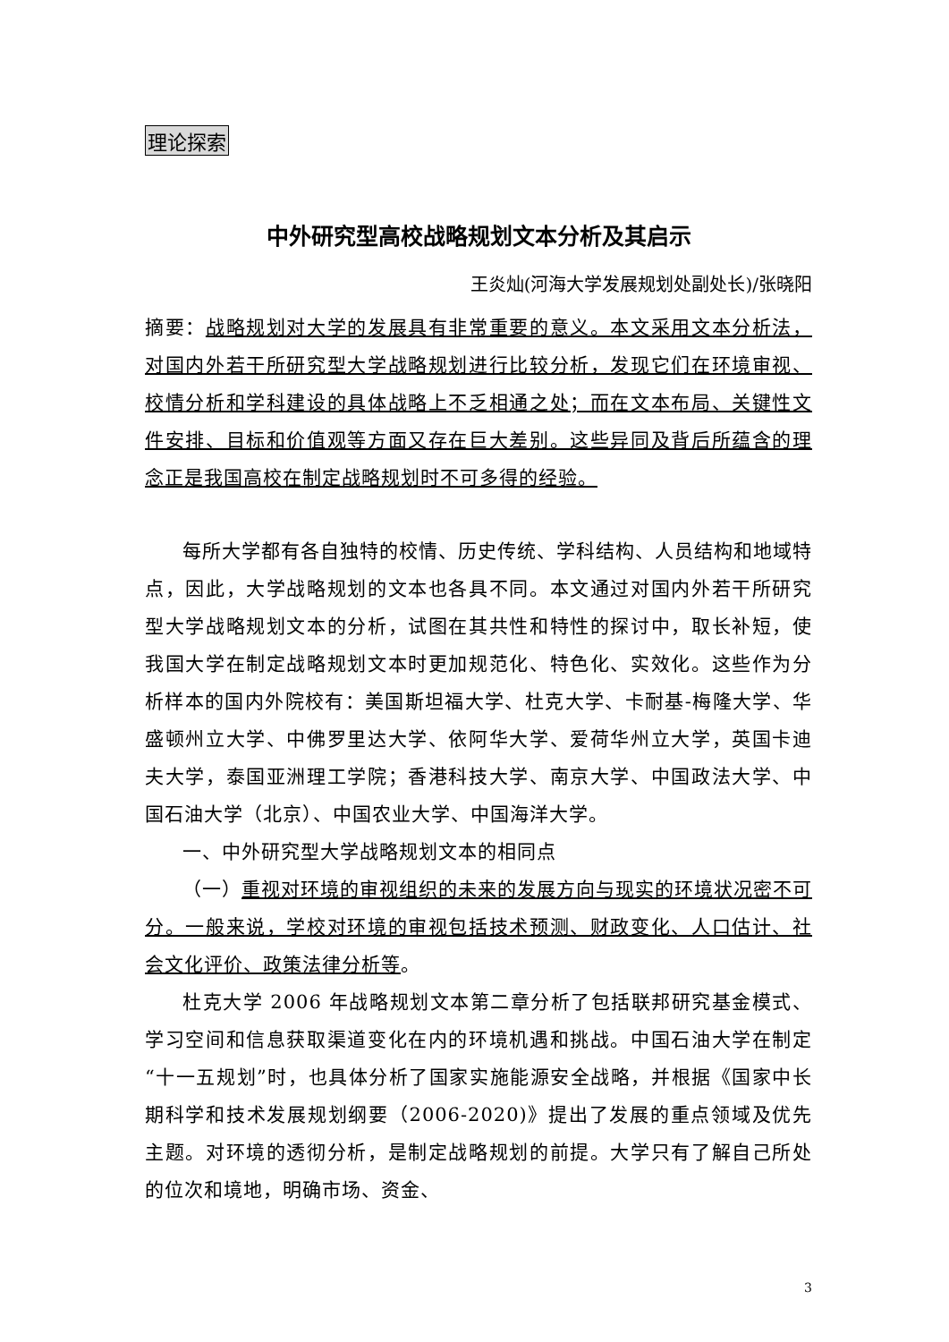理论探索
中外研究型高校战略规划文本分析及其启示
王炎灿(河海大学发展规划处副处长)/张晓阳
摘要：战略规划对大学的发展具有非常重要的意义。本文采用文本分析法，对国内外若干所研究型大学战略规划进行比较分析，发现它们在环境审视、校情分析和学科建设的具体战略上不乏相通之处；而在文本布局、关键性文件安排、目标和价值观等方面又存在巨大差别。这些异同及背后所蕴含的理念正是我国高校在制定战略规划时不可多得的经验。
每所大学都有各自独特的校情、历史传统、学科结构、人员结构和地域特点，因此，大学战略规划的文本也各具不同。本文通过对国内外若干所研究型大学战略规划文本的分析，试图在其共性和特性的探讨中，取长补短，使我国大学在制定战略规划文本时更加规范化、特色化、实效化。这些作为分析样本的国内外院校有：美国斯坦福大学、杜克大学、卡耐基-梅隆大学、华盛顿州立大学、中佛罗里达大学、依阿华大学、爱荷华州立大学，英国卡迪夫大学，泰国亚洲理工学院；香港科技大学、南京大学、中国政法大学、中国石油大学（北京）、中国农业大学、中国海洋大学。
一、中外研究型大学战略规划文本的相同点
（一）重视对环境的审视组织的未来的发展方向与现实的环境状况密不可分。一般来说，学校对环境的审视包括技术预测、财政变化、人口估计、社会文化评价、政策法律分析等。
杜克大学 2006 年战略规划文本第二章分析了包括联邦研究基金模式、学习空间和信息获取渠道变化在内的环境机遇和挑战。中国石油大学在制定“十一五规划”时，也具体分析了国家实施能源安全战略，并根据《国家中长期科学和技术发展规划纲要（2006-2020)》提出了发展的重点领域及优先主题。对环境的透彻分析，是制定战略规划的前提。大学只有了解自己所处的位次和境地，明确市场、资金、
3